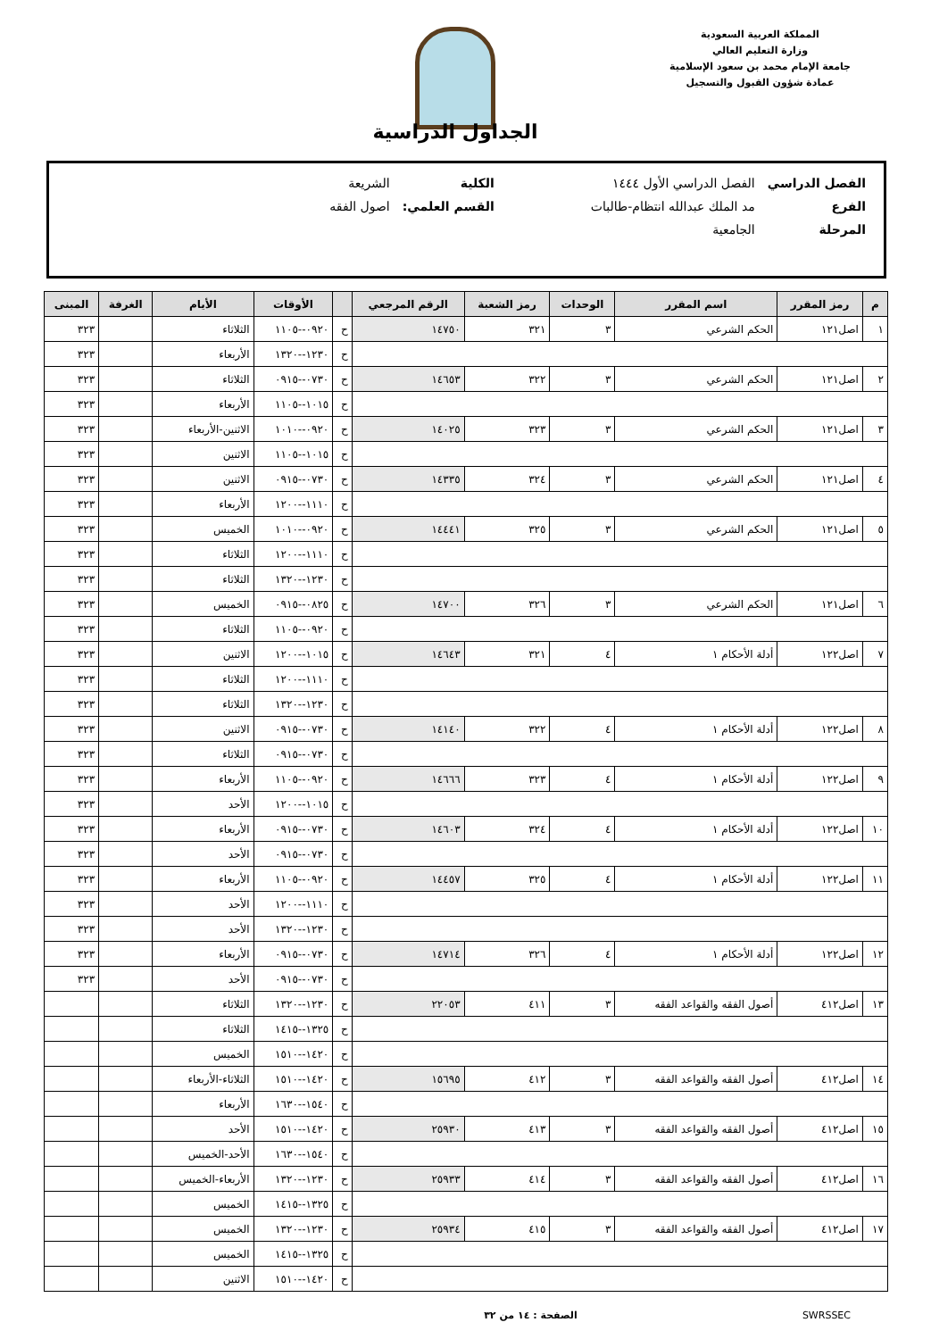المملكة العربية السعودية
وزارة التعليم العالي
جامعة الإمام محمد بن سعود الإسلامية
عمادة شؤون القبول والتسجيل
الجداول الدراسية
| الفصل الدراسي | الفصل الدراسي الأول ١٤٤٤ | | الكلية | الشريعة |
| الفرع | مد الملك عبدالله انتظام-طالبات | | القسم العلمي: | اصول الفقه |
| المرحلة | الجامعية | | | |
| م | رمز المقرر | اسم المقرر | الوحدات | رمز الشعبة | الرقم المرجعي | | الأوقات | الأيام | الغرفة | المبنى |
| --- | --- | --- | --- | --- | --- | --- | --- | --- | --- | --- |
| ١ | اصل١٢١ | الحكم الشرعي | ٣ | ٣٢١ | ١٤٧٥٠ | ح | ٠٩٢٠--١١٠٥ | الثلاثاء | | ٣٢٣ |
| | | | | | | ح | ١٢٣٠--١٣٢٠ | الأربعاء | | ٣٢٣ |
| ٢ | اصل١٢١ | الحكم الشرعي | ٣ | ٣٢٢ | ١٤٦٥٣ | ح | ٠٧٣٠--٠٩١٥ | الثلاثاء | | ٣٢٣ |
| | | | | | | ح | ١٠١٥--١١٠٥ | الأربعاء | | ٣٢٣ |
| ٣ | اصل١٢١ | الحكم الشرعي | ٣ | ٣٢٣ | ١٤٠٢٥ | ح | ٠٩٢٠--١٠١٠ | الاثنين-الأربعاء | | ٣٢٣ |
| | | | | | | ح | ١٠١٥--١١٠٥ | الاثنين | | ٣٢٣ |
| ٤ | اصل١٢١ | الحكم الشرعي | ٣ | ٣٢٤ | ١٤٣٣٥ | ح | ٠٧٣٠--٠٩١٥ | الاثنين | | ٣٢٣ |
| | | | | | | ح | ١١١٠--١٢٠٠ | الأربعاء | | ٣٢٣ |
| ٥ | اصل١٢١ | الحكم الشرعي | ٣ | ٣٢٥ | ١٤٤٤١ | ح | ٠٩٢٠--١٠١٠ | الخميس | | ٣٢٣ |
| | | | | | | ح | ١١١٠--١٢٠٠ | الثلاثاء | | ٣٢٣ |
| | | | | | | ح | ١٢٣٠--١٣٢٠ | الثلاثاء | | ٣٢٣ |
| ٦ | اصل١٢١ | الحكم الشرعي | ٣ | ٣٢٦ | ١٤٧٠٠ | ح | ٠٨٢٥--٠٩١٥ | الخميس | | ٣٢٣ |
| | | | | | | ح | ٠٩٢٠--١١٠٥ | الثلاثاء | | ٣٢٣ |
| ٧ | اصل١٢٢ | أدلة الأحكام ١ | ٤ | ٣٢١ | ١٤٦٤٣ | ح | ١٠١٥--١٢٠٠ | الاثنين | | ٣٢٣ |
| | | | | | | ح | ١١١٠--١٢٠٠ | الثلاثاء | | ٣٢٣ |
| | | | | | | ح | ١٢٣٠--١٣٢٠ | الثلاثاء | | ٣٢٣ |
| ٨ | اصل١٢٢ | أدلة الأحكام ١ | ٤ | ٣٢٢ | ١٤١٤٠ | ح | ٠٧٣٠--٠٩١٥ | الاثنين | | ٣٢٣ |
| | | | | | | ح | ٠٧٣٠--٠٩١٥ | الثلاثاء | | ٣٢٣ |
| ٩ | اصل١٢٢ | أدلة الأحكام ١ | ٤ | ٣٢٣ | ١٤٦٦٦ | ح | ٠٩٢٠--١١٠٥ | الأربعاء | | ٣٢٣ |
| | | | | | | ح | ١٠١٥--١٢٠٠ | الأحد | | ٣٢٣ |
| ١٠ | اصل١٢٢ | أدلة الأحكام ١ | ٤ | ٣٢٤ | ١٤٦٠٣ | ح | ٠٧٣٠--٠٩١٥ | الأربعاء | | ٣٢٣ |
| | | | | | | ح | ٠٧٣٠--٠٩١٥ | الأحد | | ٣٢٣ |
| ١١ | اصل١٢٢ | أدلة الأحكام ١ | ٤ | ٣٢٥ | ١٤٤٥٧ | ح | ٠٩٢٠--١١٠٥ | الأربعاء | | ٣٢٣ |
| | | | | | | ح | ١١١٠--١٢٠٠ | الأحد | | ٣٢٣ |
| | | | | | | ح | ١٢٣٠--١٣٢٠ | الأحد | | ٣٢٣ |
| ١٢ | اصل١٢٢ | أدلة الأحكام ١ | ٤ | ٣٢٦ | ١٤٧١٤ | ح | ٠٧٣٠--٠٩١٥ | الأربعاء | | ٣٢٣ |
| | | | | | | ح | ٠٧٣٠--٠٩١٥ | الأحد | | ٣٢٣ |
| ١٣ | اصل٤١٢ | أصول الفقه والقواعد الفقه | ٣ | ٤١١ | ٢٢٠٥٣ | ح | ١٢٣٠--١٣٢٠ | الثلاثاء | | |
| | | | | | | ح | ١٣٢٥--١٤١٥ | الثلاثاء | | |
| | | | | | | ح | ١٤٢٠--١٥١٠ | الخميس | | |
| ١٤ | اصل٤١٢ | أصول الفقه والقواعد الفقه | ٣ | ٤١٢ | ١٥٦٩٥ | ح | ١٤٢٠--١٥١٠ | الثلاثاء-الأربعاء | | |
| | | | | | | ح | ١٥٤٠--١٦٣٠ | الأربعاء | | |
| ١٥ | اصل٤١٢ | أصول الفقه والقواعد الفقه | ٣ | ٤١٣ | ٢٥٩٣٠ | ح | ١٤٢٠--١٥١٠ | الأحد | | |
| | | | | | | ح | ١٥٤٠--١٦٣٠ | الأحد-الخميس | | |
| ١٦ | اصل٤١٢ | أصول الفقه والقواعد الفقه | ٣ | ٤١٤ | ٢٥٩٣٣ | ح | ١٢٣٠--١٣٢٠ | الأربعاء-الخميس | | |
| | | | | | | ح | ١٣٢٥--١٤١٥ | الخميس | | |
| ١٧ | اصل٤١٢ | أصول الفقه والقواعد الفقه | ٣ | ٤١٥ | ٢٥٩٣٤ | ح | ١٢٣٠--١٣٢٠ | الخميس | | |
| | | | | | | ح | ١٣٢٥--١٤١٥ | الخميس | | |
| | | | | | | ح | ١٤٢٠--١٥١٠ | الاثنين | | |
SWRSSEC الصفحة : ١٤ من ٣٢